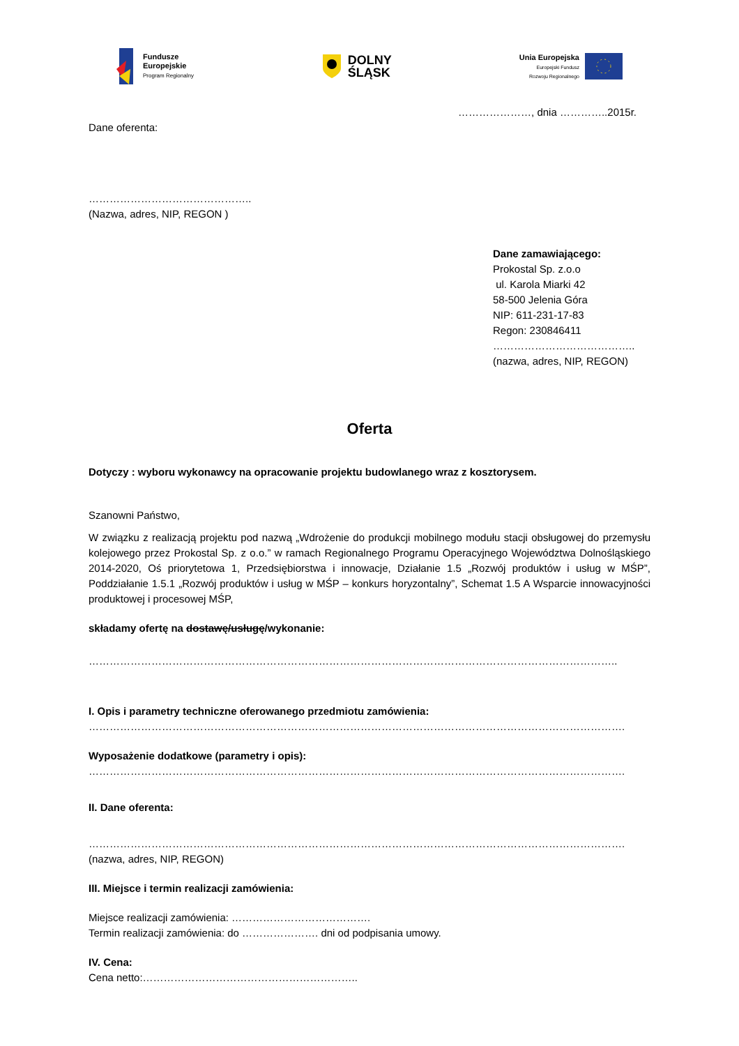Fundusze
Europejskie
Program Regionalny
DOLNY
ŚLĄSK
Unia Europejska
Europejski Fundusz
Rozwoju Regionalnego
…………………, dnia …………..2015r.
Dane oferenta:
………………………………………..
(Nazwa, adres, NIP, REGON )
Dane zamawiającego:
Prokostal Sp. z.o.o
ul. Karola Miarki 42
58-500 Jelenia Góra
NIP: 611-231-17-83
Regon: 230846411
…………………………………..
(nazwa, adres, NIP, REGON)
Oferta
Dotyczy : wyboru wykonawcy na opracowanie projektu budowlanego wraz z kosztorysem.
Szanowni Państwo,
W związku z realizacją projektu pod nazwą „Wdrożenie do produkcji mobilnego modułu stacji obsługowej do przemysłu kolejowego przez Prokostal Sp. z o.o.” w ramach Regionalnego Programu Operacyjnego Województwa Dolnośląskiego 2014-2020, Oś priorytetowa 1, Przedsiębiorstwa i innowacje, Działanie 1.5 „Rozwój produktów i usług w MŚP”, Poddziałanie 1.5.1 „Rozwój produktów i usług w MŚP – konkurs horyzontalny”, Schemat 1.5 A Wsparcie innowacyjności produktowej i procesowej MŚP,
składamy ofertę na dostawę/usługę/wykonanie:
……………………………………………………………………………………………………………………………………..
I. Opis i parametry techniczne oferowanego przedmiotu zamówienia:
……………………………………………………………………………………………………………………………………….
Wyposażenie dodatkowe (parametry i opis):
……………………………………………………………………………………………………………………………………….
II. Dane oferenta:
……………………………………………………………………………………………………………………………………….
(nazwa, adres, NIP, REGON)
III. Miejsce i termin realizacji zamówienia:
Miejsce realizacji zamówienia: ………………………………….
Termin realizacji zamówienia: do …………………. dni od podpisania umowy.
IV. Cena:
Cena netto:……………………………………………………..